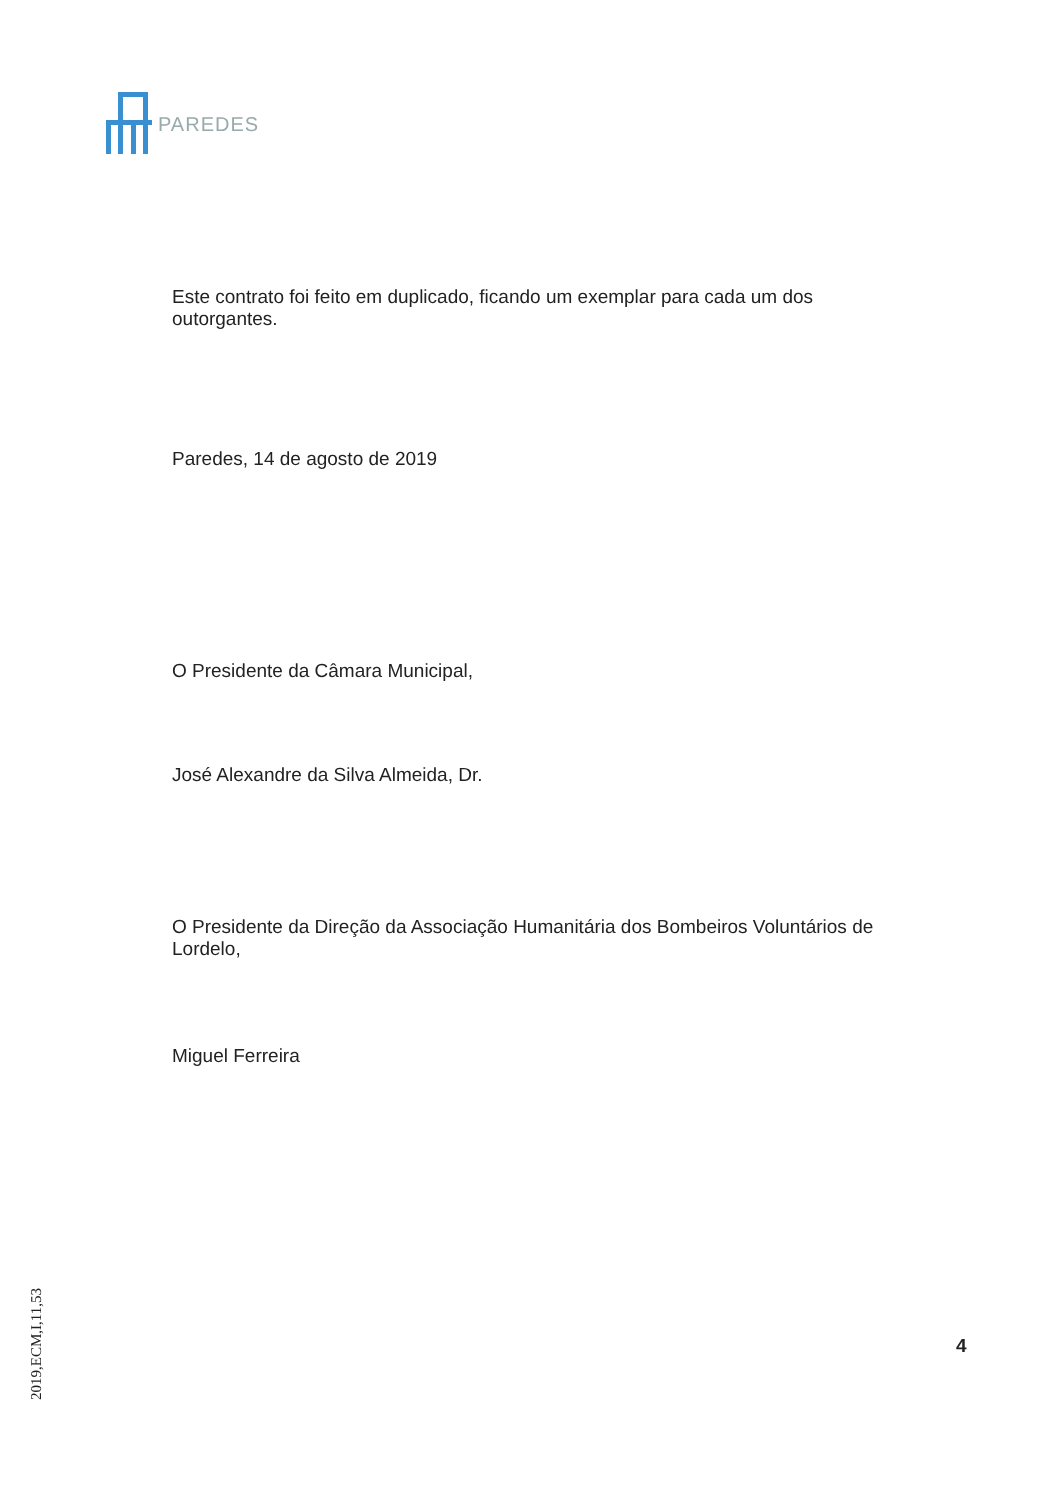PAREDES
Este contrato foi feito em duplicado, ficando um exemplar para cada um dos outorgantes.
Paredes, 14 de agosto de 2019
O Presidente da Câmara Municipal,
José Alexandre da Silva Almeida, Dr.
O Presidente da Direção da Associação Humanitária dos Bombeiros Voluntários de Lordelo,
Miguel Ferreira
4
2019,ECM,I,11,53